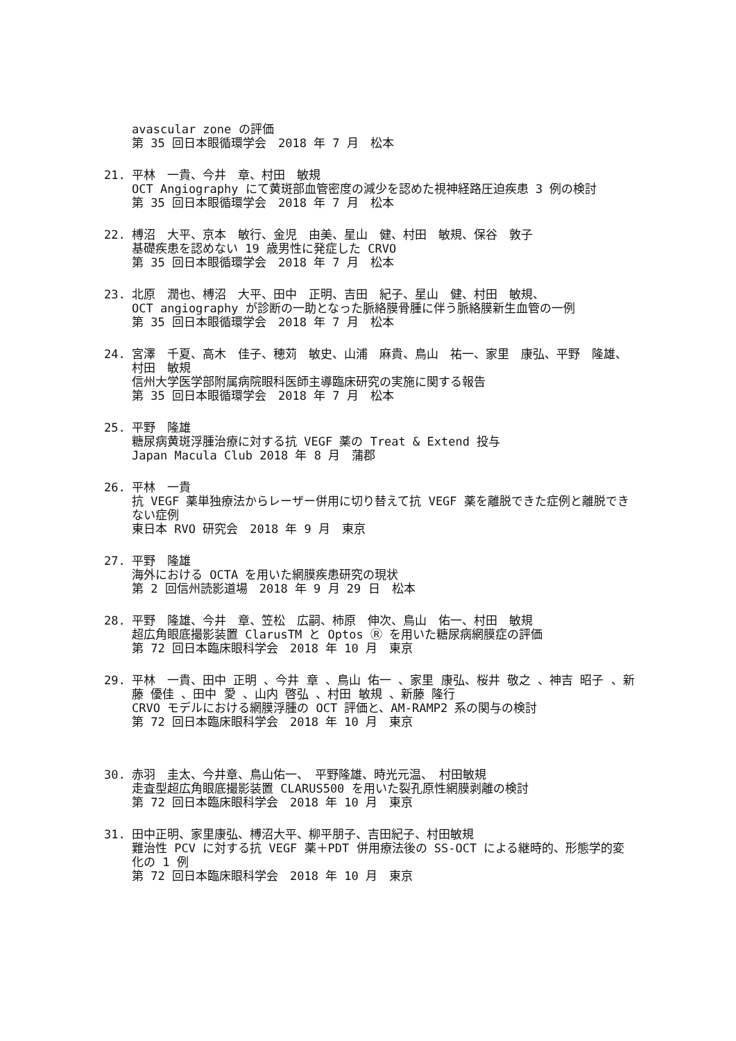avascular zone の評価
第 35 回日本眼循環学会　2018 年 7 月　松本
21. 平林　一貴、今井　章、村田　敏規
OCT Angiography にて黄斑部血管密度の減少を認めた視神経路圧迫疾患 3 例の検討
第 35 回日本眼循環学会　2018 年 7 月　松本
22. 榑沼　大平、京本　敏行、金児　由美、星山　健、村田　敏規、保谷　敦子
基礎疾患を認めない 19 歳男性に発症した CRVO
第 35 回日本眼循環学会　2018 年 7 月　松本
23. 北原　潤也、榑沼　大平、田中　正明、吉田　紀子、星山　健、村田　敏規、
OCT angiography が診断の一助となった脈絡膜骨腫に伴う脈絡膜新生血管の一例
第 35 回日本眼循環学会　2018 年 7 月　松本
24. 宮澤　千夏、高木　佳子、穂苅　敏史、山浦　麻貴、鳥山　祐一、家里　康弘、平野　隆雄、村田　敏規
信州大学医学部附属病院眼科医師主導臨床研究の実施に関する報告
第 35 回日本眼循環学会　2018 年 7 月　松本
25. 平野　隆雄
糖尿病黄斑浮腫治療に対する抗 VEGF 薬の Treat & Extend 投与
Japan Macula Club 2018 年 8 月　蒲郡
26. 平林　一貴
抗 VEGF 薬単独療法からレーザー併用に切り替えて抗 VEGF 薬を離脱できた症例と離脱できない症例
東日本 RVO 研究会　2018 年 9 月　東京
27. 平野　隆雄
海外における OCTA を用いた網膜疾患研究の現状
第 2 回信州読影道場　2018 年 9 月 29 日　松本
28. 平野　隆雄、今井　章、笠松　広嗣、柿原　伸次、鳥山　佑一、村田　敏規
超広角眼底撮影装置 ClarusTM と Optos Ⓡ を用いた糖尿病網膜症の評価
第 72 回日本臨床眼科学会　2018 年 10 月　東京
29. 平林　一貴、田中 正明 、今井 章 、鳥山 佑一 、家里 康弘、桜井 敬之 、神吉 昭子 、新藤 優佳 、田中 愛 、山内 啓弘 、村田 敏規 、新藤 隆行
CRVO モデルにおける網膜浮腫の OCT 評価と、AM-RAMP2 系の関与の検討
第 72 回日本臨床眼科学会　2018 年 10 月　東京
30. 赤羽　圭太、今井章、鳥山佑一、　平野隆雄、時光元温、　村田敏規
走査型超広角眼底撮影装置 CLARUS500 を用いた裂孔原性網膜剥離の検討
第 72 回日本臨床眼科学会　2018 年 10 月　東京
31. 田中正明、家里康弘、榑沼大平、柳平朋子、吉田紀子、村田敏規
難治性 PCV に対する抗 VEGF 薬＋PDT 併用療法後の SS-OCT による継時的、形態学的変化の 1 例
第 72 回日本臨床眼科学会　2018 年 10 月　東京